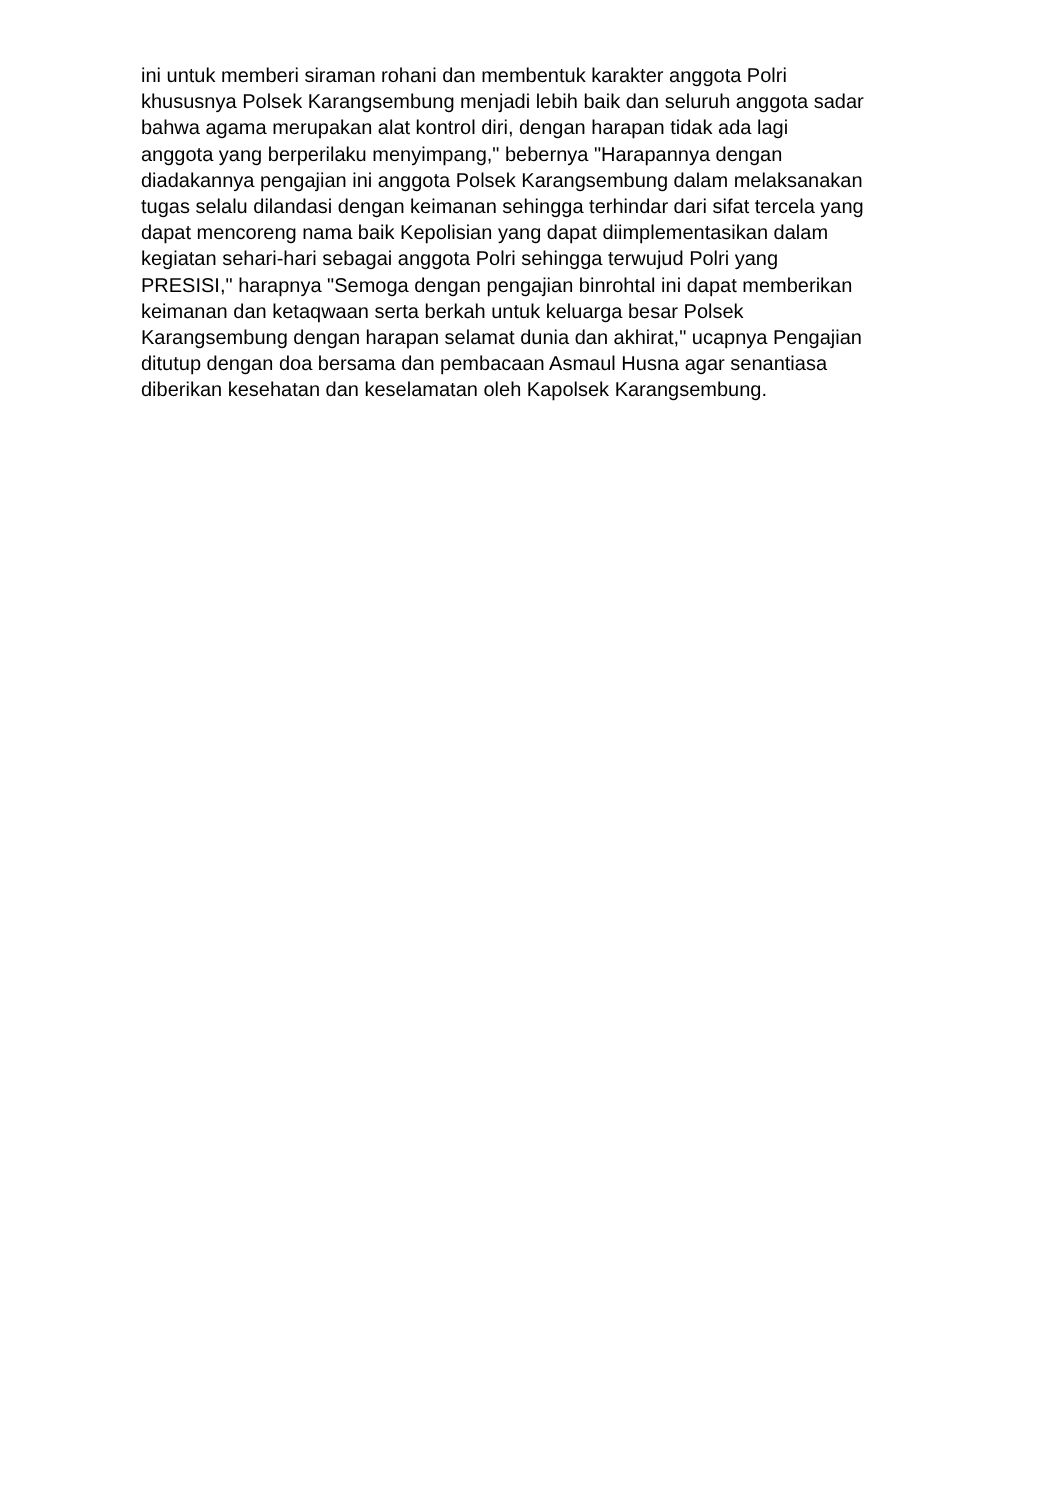ini untuk memberi siraman rohani dan membentuk karakter anggota Polri
khususnya Polsek Karangsembung menjadi lebih baik dan seluruh anggota sadar
bahwa agama merupakan alat kontrol diri, dengan harapan tidak ada lagi
anggota yang berperilaku menyimpang," bebernya "Harapannya dengan
diadakannya pengajian ini anggota Polsek Karangsembung dalam melaksanakan
tugas selalu dilandasi dengan keimanan sehingga terhindar dari sifat tercela yang
dapat mencoreng nama baik Kepolisian yang dapat diimplementasikan dalam
kegiatan sehari-hari sebagai anggota Polri sehingga terwujud Polri yang
PRESISI," harapnya "Semoga dengan pengajian binrohtal ini dapat memberikan
keimanan dan ketaqwaan serta berkah untuk keluarga besar Polsek
Karangsembung dengan harapan selamat dunia dan akhirat," ucapnya Pengajian
ditutup dengan doa bersama dan pembacaan Asmaul Husna agar senantiasa
diberikan kesehatan dan keselamatan oleh Kapolsek Karangsembung.